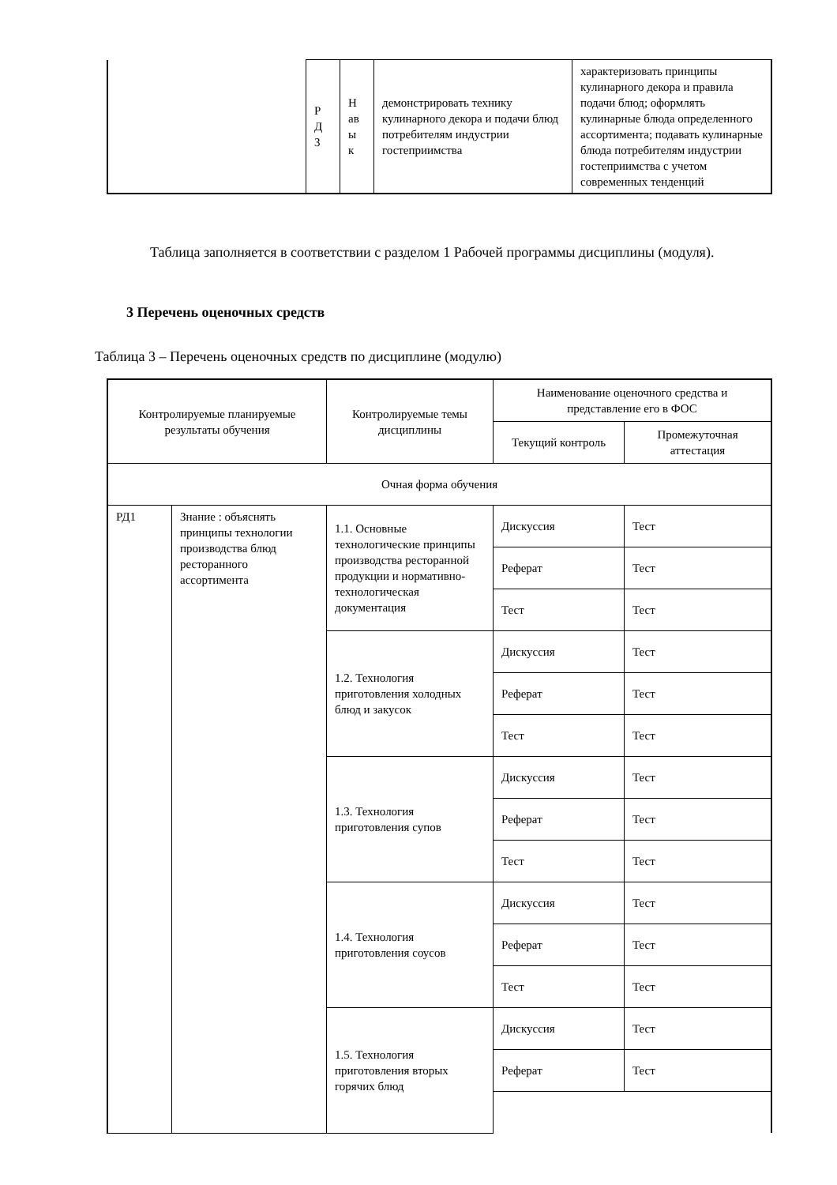| | Р Д 3 | Н ав ы к | демонстрировать технику кулинарного декора и подачи блюд потребителям индустрии гостеприимства | характеризовать принципы кулинарного декора и правила подачи блюд; оформлять кулинарные блюда определенного ассортимента; подавать кулинарные блюда потребителям индустрии гостеприимства с учетом современных тенденций |
Таблица заполняется в соответствии с разделом 1 Рабочей программы дисциплины (модуля).
3 Перечень оценочных средств
Таблица 3 – Перечень оценочных средств по дисциплине (модулю)
| Контролируемые планируемые результаты обучения | | Контролируемые темы дисциплины | Наименование оценочного средства и представление его в ФОС | |
| | | | Текущий контроль | Промежуточная аттестация |
| Очная форма обучения | | | | |
| РД1 | Знание : объяснять принципы технологии производства блюд ресторанного ассортимента | 1.1. Основные технологические принципы производства ресторанной продукции и нормативно-технологическая документация | Дискуссия | Тест |
| | | | Реферат | Тест |
| | | | Тест | Тест |
| | | 1.2. Технология приготовления холодных блюд и закусок | Дискуссия | Тест |
| | | | Реферат | Тест |
| | | | Тест | Тест |
| | | 1.3. Технология приготовления супов | Дискуссия | Тест |
| | | | Реферат | Тест |
| | | | Тест | Тест |
| | | 1.4. Технология приготовления соусов | Дискуссия | Тест |
| | | | Реферат | Тест |
| | | | Тест | Тест |
| | | 1.5. Технология приготовления вторых горячих блюд | Дискуссия | Тест |
| | | | Реферат | Тест |